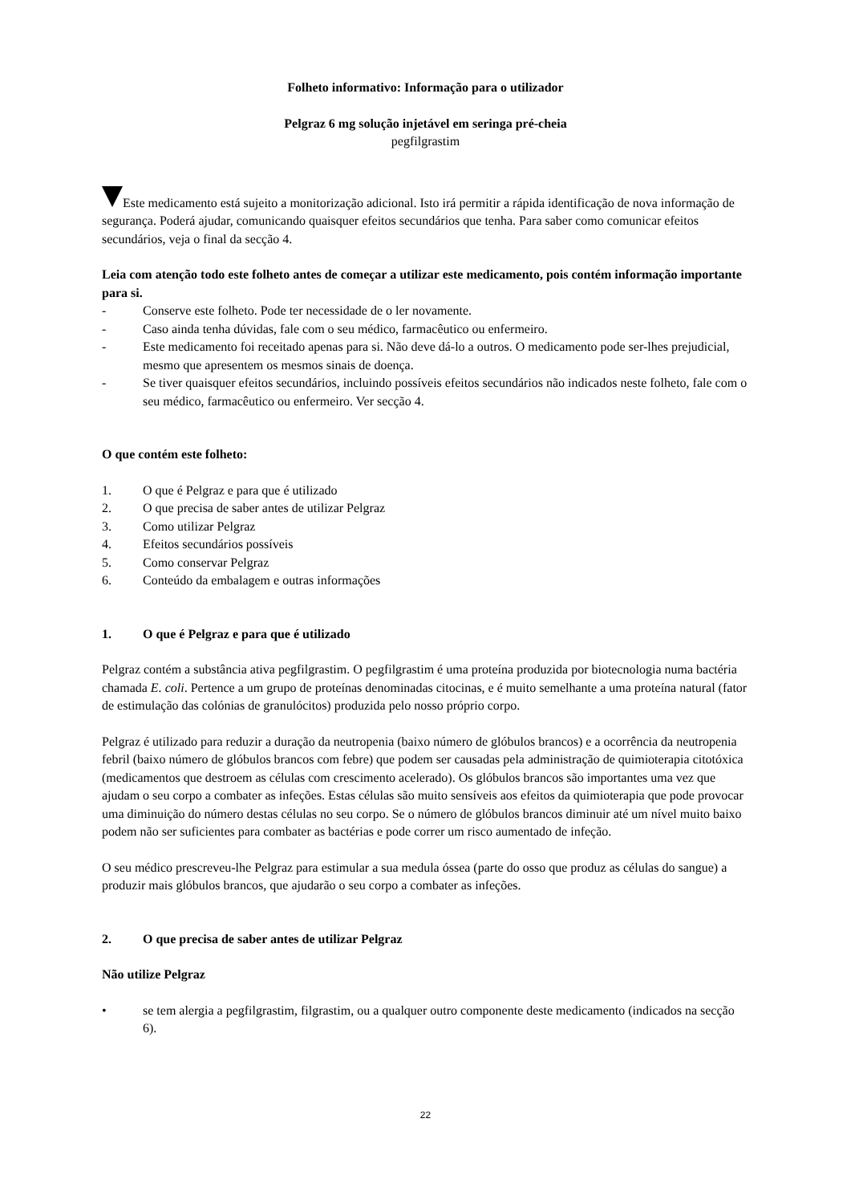Folheto informativo: Informação para o utilizador
Pelgraz 6 mg solução injetável em seringa pré-cheia
pegfilgrastim
Este medicamento está sujeito a monitorização adicional. Isto irá permitir a rápida identificação de nova informação de segurança. Poderá ajudar, comunicando quaisquer efeitos secundários que tenha. Para saber como comunicar efeitos secundários, veja o final da secção 4.
Leia com atenção todo este folheto antes de começar a utilizar este medicamento, pois contém informação importante para si.
- Conserve este folheto. Pode ter necessidade de o ler novamente.
- Caso ainda tenha dúvidas, fale com o seu médico, farmacêutico ou enfermeiro.
- Este medicamento foi receitado apenas para si. Não deve dá-lo a outros. O medicamento pode ser-lhes prejudicial, mesmo que apresentem os mesmos sinais de doença.
- Se tiver quaisquer efeitos secundários, incluindo possíveis efeitos secundários não indicados neste folheto, fale com o seu médico, farmacêutico ou enfermeiro. Ver secção 4.
O que contém este folheto:
1. O que é Pelgraz e para que é utilizado
2. O que precisa de saber antes de utilizar Pelgraz
3. Como utilizar Pelgraz
4. Efeitos secundários possíveis
5. Como conservar Pelgraz
6. Conteúdo da embalagem e outras informações
1. O que é Pelgraz e para que é utilizado
Pelgraz contém a substância ativa pegfilgrastim. O pegfilgrastim é uma proteína produzida por biotecnologia numa bactéria chamada E. coli. Pertence a um grupo de proteínas denominadas citocinas, e é muito semelhante a uma proteína natural (fator de estimulação das colónias de granulócitos) produzida pelo nosso próprio corpo.
Pelgraz é utilizado para reduzir a duração da neutropenia (baixo número de glóbulos brancos) e a ocorrência da neutropenia febril (baixo número de glóbulos brancos com febre) que podem ser causadas pela administração de quimioterapia citotóxica (medicamentos que destroem as células com crescimento acelerado). Os glóbulos brancos são importantes uma vez que ajudam o seu corpo a combater as infeções. Estas células são muito sensíveis aos efeitos da quimioterapia que pode provocar uma diminuição do número destas células no seu corpo. Se o número de glóbulos brancos diminuir até um nível muito baixo podem não ser suficientes para combater as bactérias e pode correr um risco aumentado de infeção.
O seu médico prescreveu-lhe Pelgraz para estimular a sua medula óssea (parte do osso que produz as células do sangue) a produzir mais glóbulos brancos, que ajudarão o seu corpo a combater as infeções.
2. O que precisa de saber antes de utilizar Pelgraz
Não utilize Pelgraz
• se tem alergia a pegfilgrastim, filgrastim, ou a qualquer outro componente deste medicamento (indicados na secção 6).
22